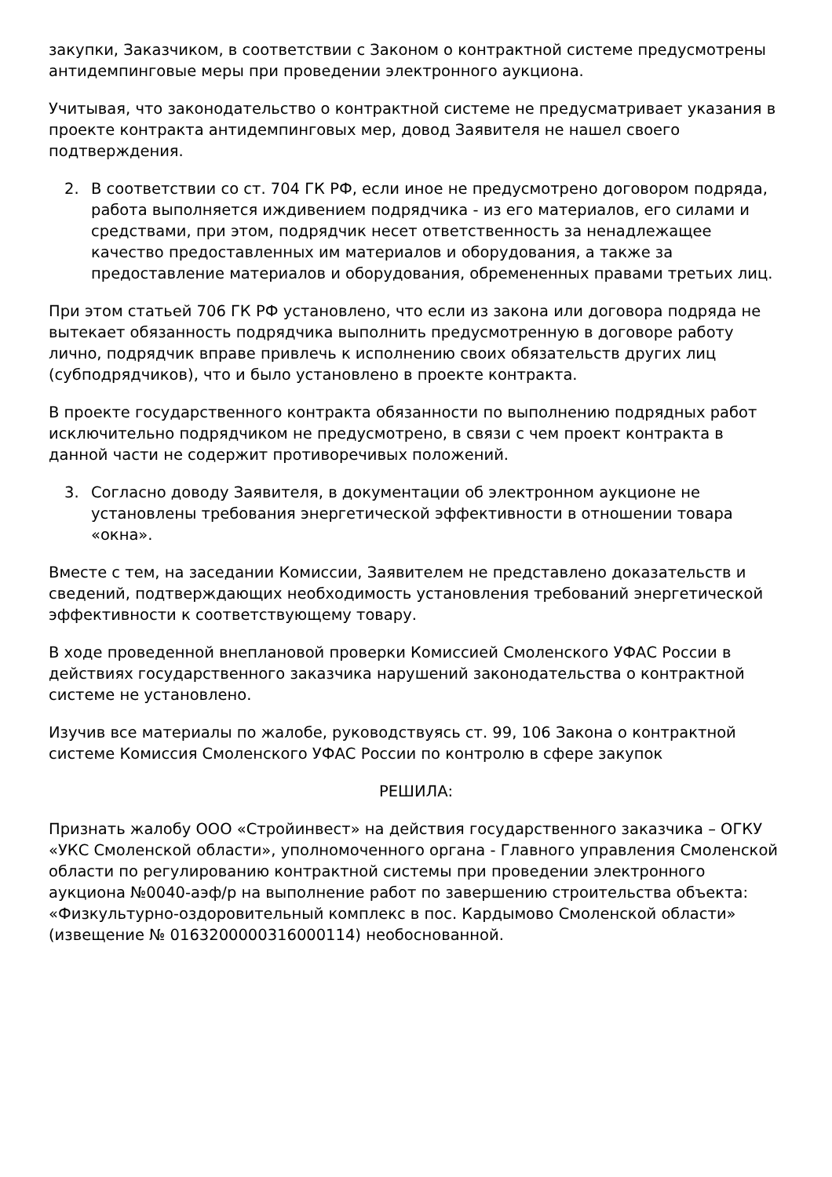закупки, Заказчиком, в соответствии с Законом о контрактной системе предусмотрены антидемпинговые меры при проведении электронного аукциона.
Учитывая, что законодательство о контрактной системе не предусматривает указания в проекте контракта антидемпинговых мер, довод Заявителя не нашел своего подтверждения.
2. В соответствии со ст. 704 ГК РФ, если иное не предусмотрено договором подряда, работа выполняется иждивением подрядчика - из его материалов, его силами и средствами, при этом, подрядчик несет ответственность за ненадлежащее качество предоставленных им материалов и оборудования, а также за предоставление материалов и оборудования, обремененных правами третьих лиц.
При этом статьей 706 ГК РФ установлено, что если из закона или договора подряда не вытекает обязанность подрядчика выполнить предусмотренную в договоре работу лично, подрядчик вправе привлечь к исполнению своих обязательств других лиц (субподрядчиков), что и было установлено в проекте контракта.
В проекте государственного контракта обязанности по выполнению подрядных работ исключительно подрядчиком не предусмотрено, в связи с чем проект контракта в данной части не содержит противоречивых положений.
3. Согласно доводу Заявителя, в документации об электронном аукционе не установлены требования энергетической эффективности в отношении товара «окна».
Вместе с тем, на заседании Комиссии, Заявителем не представлено доказательств и сведений, подтверждающих необходимость установления требований энергетической эффективности к соответствующему товару.
В ходе проведенной внеплановой проверки Комиссией Смоленского УФАС России в действиях государственного заказчика нарушений законодательства о контрактной системе не установлено.
Изучив все материалы по жалобе, руководствуясь ст. 99, 106 Закона о контрактной системе Комиссия Смоленского УФАС России по контролю в сфере закупок
РЕШИЛА:
Признать жалобу ООО «Стройинвест» на действия государственного заказчика – ОГКУ «УКС Смоленской области», уполномоченного органа - Главного управления Смоленской области по регулированию контрактной системы при проведении электронного аукциона №0040-аэф/р на выполнение работ по завершению строительства объекта: «Физкультурно-оздоровительный комплекс в пос. Кардымово Смоленской области» (извещение № 0163200000316000114) необоснованной.